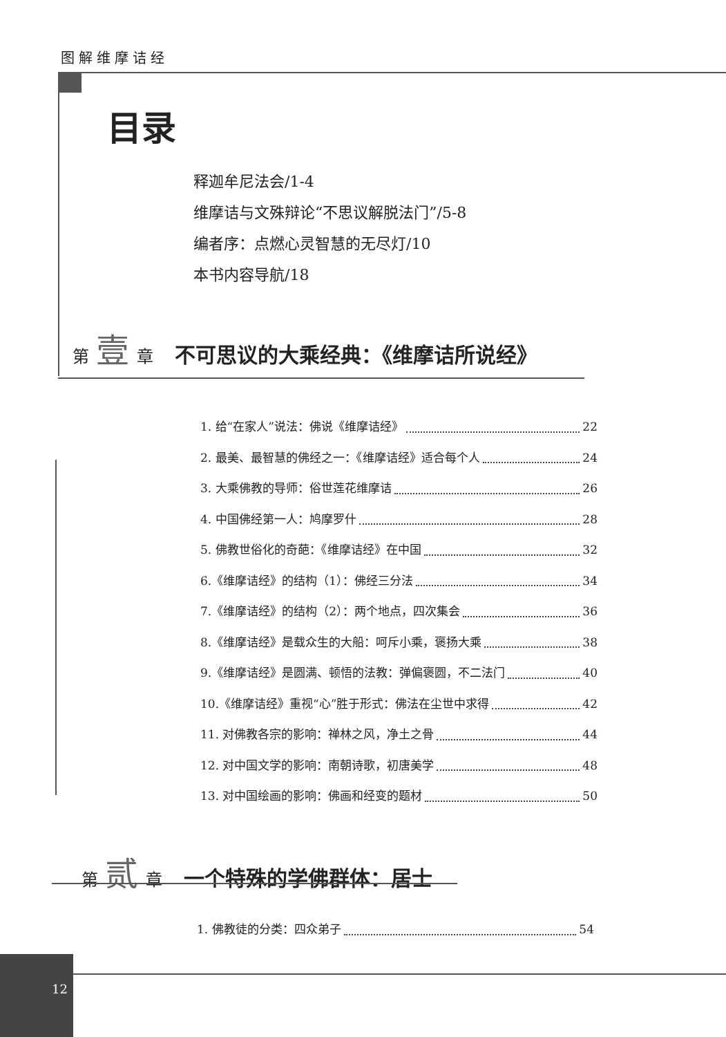图解维摩诘经
目录
释迦牟尼法会/1-4
维摩诘与文殊辩论“不思议解脱法门”/5-8
编者序：点燃心灵智慧的无尽灯/10
本书内容导航/18
第 壹 章 不可思议的大乘经典：《维摩诘所说经》
1. 给“在家人”说法：佛说《维摩诘经》 22
2. 最美、最智慧的佛经之一：《维摩诘经》适合每个人 24
3. 大乘佛教的导师：俗世莲花维摩诘 26
4. 中国佛经第一人：鸠摩罗什 28
5. 佛教世俗化的奇葩：《维摩诘经》在中国 32
6.《维摩诘经》的结构（1）：佛经三分法 34
7.《维摩诘经》的结构（2）：两个地点，四次集会 36
8.《维摩诘经》是载众生的大船：呵斥小乘，褒扬大乘 38
9.《维摩诘经》是圆满、顿悟的法教：弹偏褒圆，不二法门 40
10.《维摩诘经》重视“心”胜于形式：佛法在尘世中求得 42
11. 对佛教各宗的影响：禅林之风，净土之骨 44
12. 对中国文学的影响：南朝诗歌，初唐美学 48
13. 对中国绘画的影响：佛画和经变的题材 50
第 贰 章 一个特殊的学佛群体：居士
1. 佛教徒的分类：四众弟子 54
12